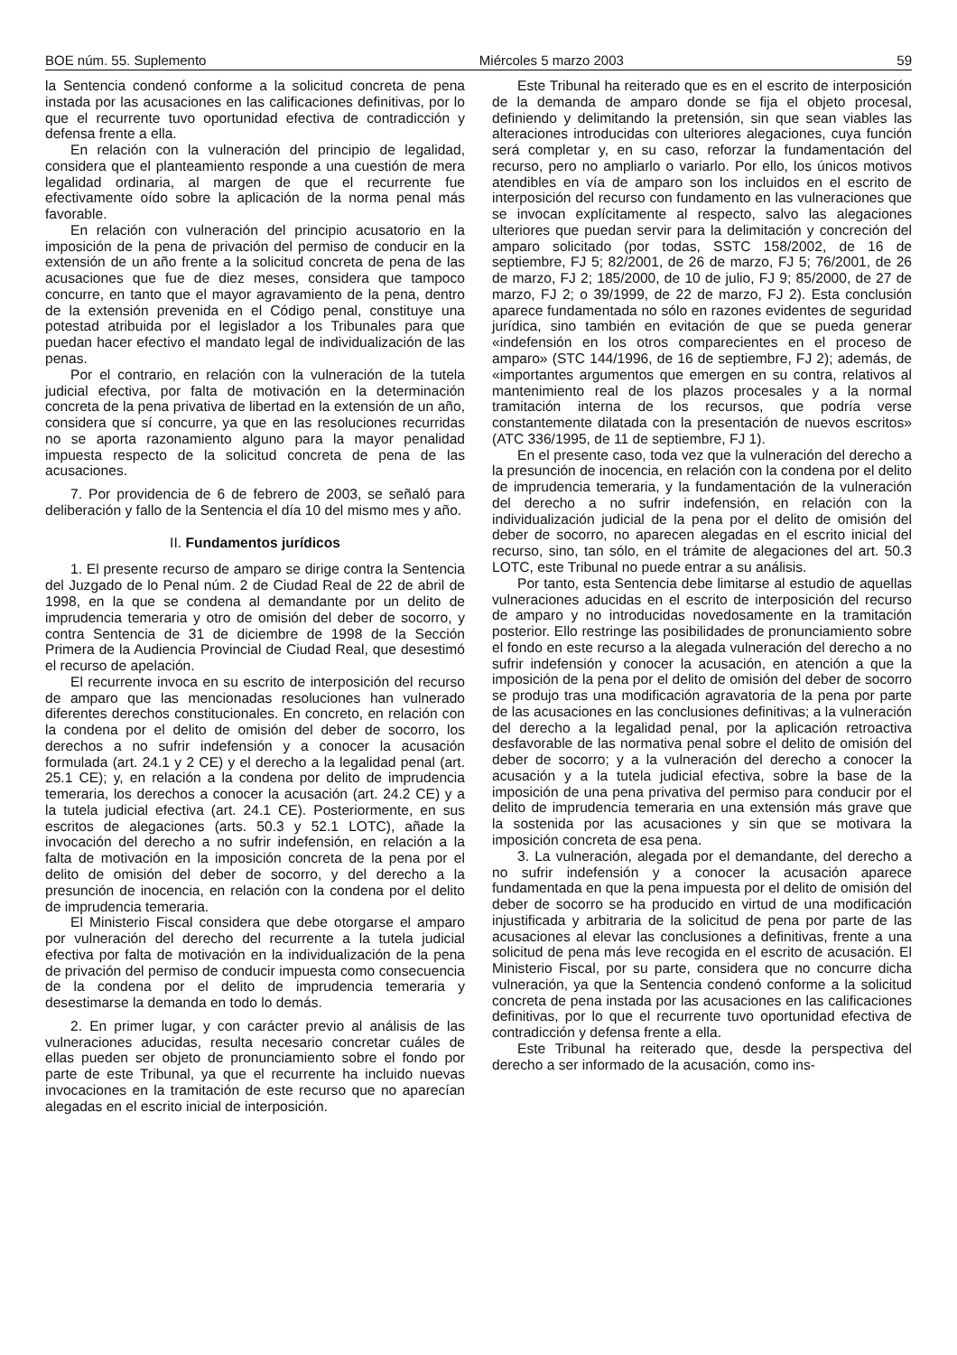BOE núm. 55. Suplemento Miércoles 5 marzo 2003 59
la Sentencia condenó conforme a la solicitud concreta de pena instada por las acusaciones en las calificaciones definitivas, por lo que el recurrente tuvo oportunidad efectiva de contradicción y defensa frente a ella.
En relación con la vulneración del principio de legalidad, considera que el planteamiento responde a una cuestión de mera legalidad ordinaria, al margen de que el recurrente fue efectivamente oído sobre la aplicación de la norma penal más favorable.
En relación con vulneración del principio acusatorio en la imposición de la pena de privación del permiso de conducir en la extensión de un año frente a la solicitud concreta de pena de las acusaciones que fue de diez meses, considera que tampoco concurre, en tanto que el mayor agravamiento de la pena, dentro de la extensión prevenida en el Código penal, constituye una potestad atribuida por el legislador a los Tribunales para que puedan hacer efectivo el mandato legal de individualización de las penas.
Por el contrario, en relación con la vulneración de la tutela judicial efectiva, por falta de motivación en la determinación concreta de la pena privativa de libertad en la extensión de un año, considera que sí concurre, ya que en las resoluciones recurridas no se aporta razonamiento alguno para la mayor penalidad impuesta respecto de la solicitud concreta de pena de las acusaciones.
7. Por providencia de 6 de febrero de 2003, se señaló para deliberación y fallo de la Sentencia el día 10 del mismo mes y año.
II. Fundamentos jurídicos
1. El presente recurso de amparo se dirige contra la Sentencia del Juzgado de lo Penal núm. 2 de Ciudad Real de 22 de abril de 1998, en la que se condena al demandante por un delito de imprudencia temeraria y otro de omisión del deber de socorro, y contra Sentencia de 31 de diciembre de 1998 de la Sección Primera de la Audiencia Provincial de Ciudad Real, que desestimó el recurso de apelación.
El recurrente invoca en su escrito de interposición del recurso de amparo que las mencionadas resoluciones han vulnerado diferentes derechos constitucionales. En concreto, en relación con la condena por el delito de omisión del deber de socorro, los derechos a no sufrir indefensión y a conocer la acusación formulada (art. 24.1 y 2 CE) y el derecho a la legalidad penal (art. 25.1 CE); y, en relación a la condena por delito de imprudencia temeraria, los derechos a conocer la acusación (art. 24.2 CE) y a la tutela judicial efectiva (art. 24.1 CE). Posteriormente, en sus escritos de alegaciones (arts. 50.3 y 52.1 LOTC), añade la invocación del derecho a no sufrir indefensión, en relación a la falta de motivación en la imposición concreta de la pena por el delito de omisión del deber de socorro, y del derecho a la presunción de inocencia, en relación con la condena por el delito de imprudencia temeraria.
El Ministerio Fiscal considera que debe otorgarse el amparo por vulneración del derecho del recurrente a la tutela judicial efectiva por falta de motivación en la individualización de la pena de privación del permiso de conducir impuesta como consecuencia de la condena por el delito de imprudencia temeraria y desestimarse la demanda en todo lo demás.
2. En primer lugar, y con carácter previo al análisis de las vulneraciones aducidas, resulta necesario concretar cuáles de ellas pueden ser objeto de pronunciamiento sobre el fondo por parte de este Tribunal, ya que el recurrente ha incluido nuevas invocaciones en la tramitación de este recurso que no aparecían alegadas en el escrito inicial de interposición.
Este Tribunal ha reiterado que es en el escrito de interposición de la demanda de amparo donde se fija el objeto procesal, definiendo y delimitando la pretensión, sin que sean viables las alteraciones introducidas con ulteriores alegaciones, cuya función será completar y, en su caso, reforzar la fundamentación del recurso, pero no ampliarlo o variarlo. Por ello, los únicos motivos atendibles en vía de amparo son los incluidos en el escrito de interposición del recurso con fundamento en las vulneraciones que se invocan explícitamente al respecto, salvo las alegaciones ulteriores que puedan servir para la delimitación y concreción del amparo solicitado (por todas, SSTC 158/2002, de 16 de septiembre, FJ 5; 82/2001, de 26 de marzo, FJ 5; 76/2001, de 26 de marzo, FJ 2; 185/2000, de 10 de julio, FJ 9; 85/2000, de 27 de marzo, FJ 2; o 39/1999, de 22 de marzo, FJ 2). Esta conclusión aparece fundamentada no sólo en razones evidentes de seguridad jurídica, sino también en evitación de que se pueda generar «indefensión en los otros comparecientes en el proceso de amparo» (STC 144/1996, de 16 de septiembre, FJ 2); además, de «importantes argumentos que emergen en su contra, relativos al mantenimiento real de los plazos procesales y a la normal tramitación interna de los recursos, que podría verse constantemente dilatada con la presentación de nuevos escritos» (ATC 336/1995, de 11 de septiembre, FJ 1).
En el presente caso, toda vez que la vulneración del derecho a la presunción de inocencia, en relación con la condena por el delito de imprudencia temeraria, y la fundamentación de la vulneración del derecho a no sufrir indefensión, en relación con la individualización judicial de la pena por el delito de omisión del deber de socorro, no aparecen alegadas en el escrito inicial del recurso, sino, tan sólo, en el trámite de alegaciones del art. 50.3 LOTC, este Tribunal no puede entrar a su análisis.
Por tanto, esta Sentencia debe limitarse al estudio de aquellas vulneraciones aducidas en el escrito de interposición del recurso de amparo y no introducidas novedosamente en la tramitación posterior. Ello restringe las posibilidades de pronunciamiento sobre el fondo en este recurso a la alegada vulneración del derecho a no sufrir indefensión y conocer la acusación, en atención a que la imposición de la pena por el delito de omisión del deber de socorro se produjo tras una modificación agravatoria de la pena por parte de las acusaciones en las conclusiones definitivas; a la vulneración del derecho a la legalidad penal, por la aplicación retroactiva desfavorable de las normativa penal sobre el delito de omisión del deber de socorro; y a la vulneración del derecho a conocer la acusación y a la tutela judicial efectiva, sobre la base de la imposición de una pena privativa del permiso para conducir por el delito de imprudencia temeraria en una extensión más grave que la sostenida por las acusaciones y sin que se motivara la imposición concreta de esa pena.
3. La vulneración, alegada por el demandante, del derecho a no sufrir indefensión y a conocer la acusación aparece fundamentada en que la pena impuesta por el delito de omisión del deber de socorro se ha producido en virtud de una modificación injustificada y arbitraria de la solicitud de pena por parte de las acusaciones al elevar las conclusiones a definitivas, frente a una solicitud de pena más leve recogida en el escrito de acusación. El Ministerio Fiscal, por su parte, considera que no concurre dicha vulneración, ya que la Sentencia condenó conforme a la solicitud concreta de pena instada por las acusaciones en las calificaciones definitivas, por lo que el recurrente tuvo oportunidad efectiva de contradicción y defensa frente a ella.
Este Tribunal ha reiterado que, desde la perspectiva del derecho a ser informado de la acusación, como ins-